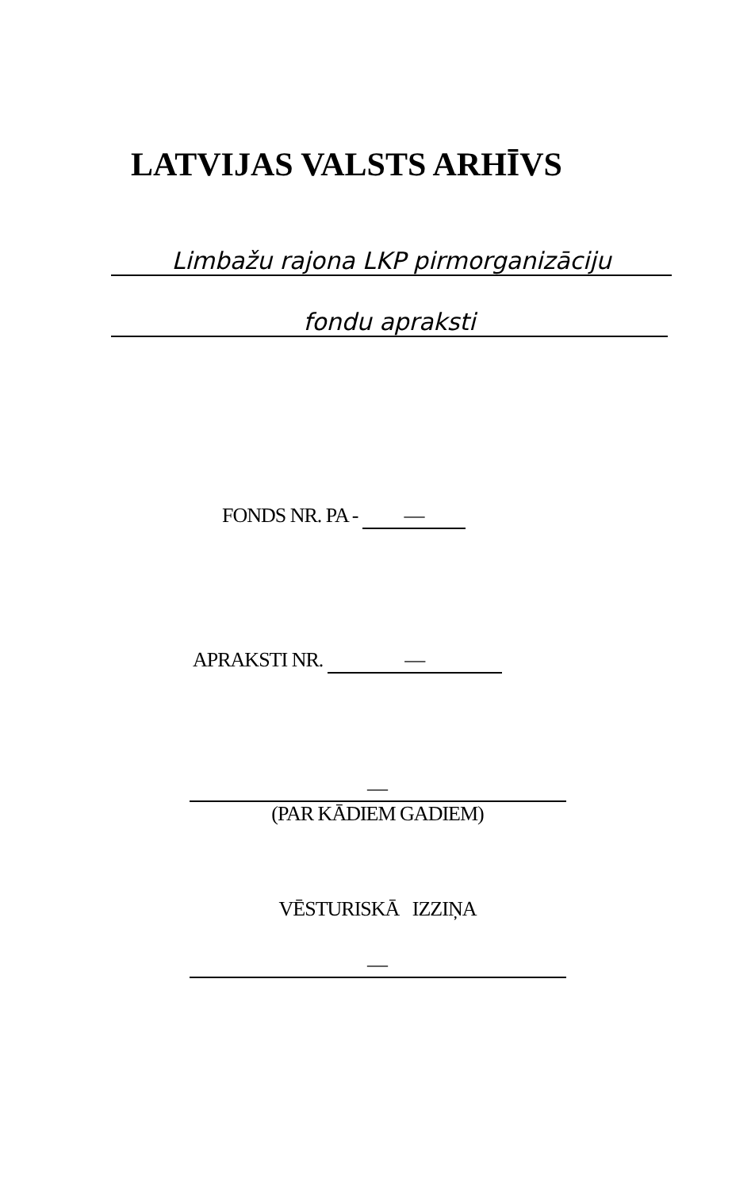LATVIJAS VALSTS ARHĪVS
Limbažu rajona LKP pirmorganizāciju
fondu apraksti
FONDS NR. PA - —
APRAKSTI NR. —
—
(PAR KĀDIEM GADIEM)
VĒSTURISKĀ IZZIŅA
—